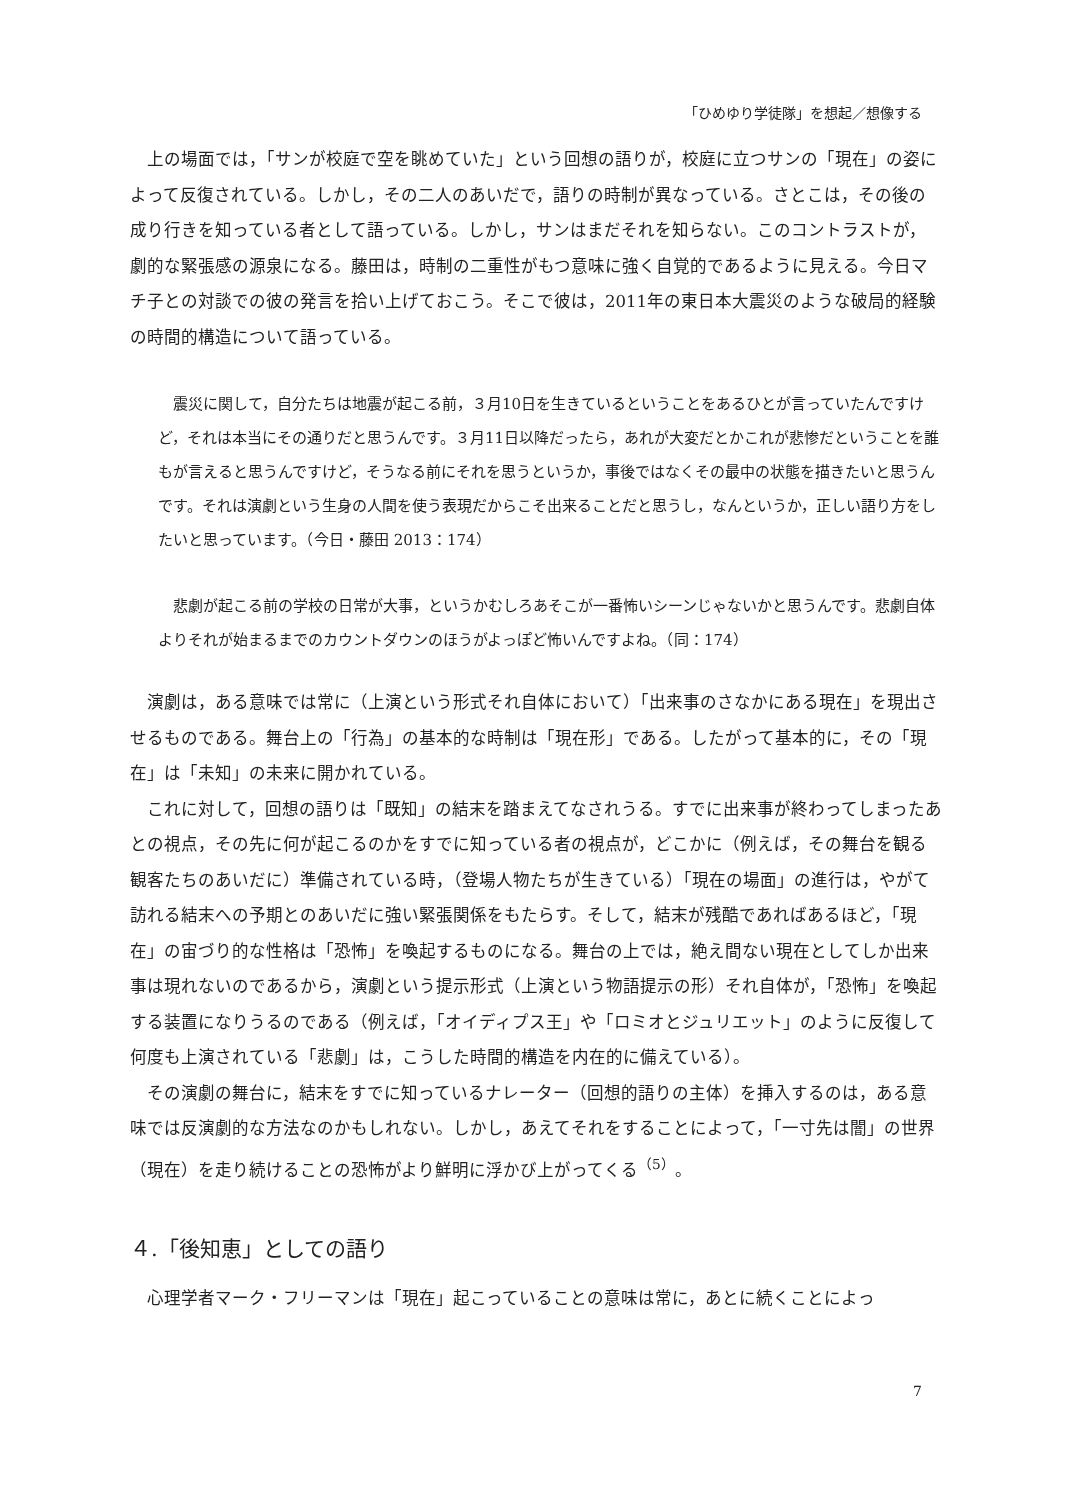「ひめゆり学徒隊」を想起／想像する
上の場面では，「サンが校庭で空を眺めていた」という回想の語りが，校庭に立つサンの「現在」の姿によって反復されている。しかし，その二人のあいだで，語りの時制が異なっている。さとこは，その後の成り行きを知っている者として語っている。しかし，サンはまだそれを知らない。このコントラストが，劇的な緊張感の源泉になる。藤田は，時制の二重性がもつ意味に強く自覚的であるように見える。今日マチ子との対談での彼の発言を拾い上げておこう。そこで彼は，2011年の東日本大震災のような破局的経験の時間的構造について語っている。
震災に関して，自分たちは地震が起こる前，３月10日を生きているということをあるひとが言っていたんですけど，それは本当にその通りだと思うんです。３月11日以降だったら，あれが大変だとかこれが悲惨だということを誰もが言えると思うんですけど，そうなる前にそれを思うというか，事後ではなくその最中の状態を描きたいと思うんです。それは演劇という生身の人間を使う表現だからこそ出来ることだと思うし，なんというか，正しい語り方をしたいと思っています。（今日・藤田 2013：174）
悲劇が起こる前の学校の日常が大事，というかむしろあそこが一番怖いシーンじゃないかと思うんです。悲劇自体よりそれが始まるまでのカウントダウンのほうがよっぽど怖いんですよね。（同：174）
演劇は，ある意味では常に（上演という形式それ自体において）「出来事のさなかにある現在」を現出させるものである。舞台上の「行為」の基本的な時制は「現在形」である。したがって基本的に，その「現在」は「未知」の未来に開かれている。
これに対して，回想の語りは「既知」の結末を踏まえてなされうる。すでに出来事が終わってしまったあとの視点，その先に何が起こるのかをすでに知っている者の視点が，どこかに（例えば，その舞台を観る観客たちのあいだに）準備されている時，（登場人物たちが生きている）「現在の場面」の進行は，やがて訪れる結末への予期とのあいだに強い緊張関係をもたらす。そして，結末が残酷であればあるほど，「現在」の宙づり的な性格は「恐怖」を喚起するものになる。舞台の上では，絶え間ない現在としてしか出来事は現れないのであるから，演劇という提示形式（上演という物語提示の形）それ自体が，「恐怖」を喚起する装置になりうるのである（例えば，「オイディプス王」や「ロミオとジュリエット」のように反復して何度も上演されている「悲劇」は，こうした時間的構造を内在的に備えている）。
その演劇の舞台に，結末をすでに知っているナレーター（回想的語りの主体）を挿入するのは，ある意味では反演劇的な方法なのかもしれない。しかし，あえてそれをすることによって，「一寸先は闇」の世界（現在）を走り続けることの恐怖がより鮮明に浮かび上がってくる<sup>（5）</sup>。
４.「後知恵」としての語り
心理学者マーク・フリーマンは「現在」起こっていることの意味は常に，あとに続くことによっ
7